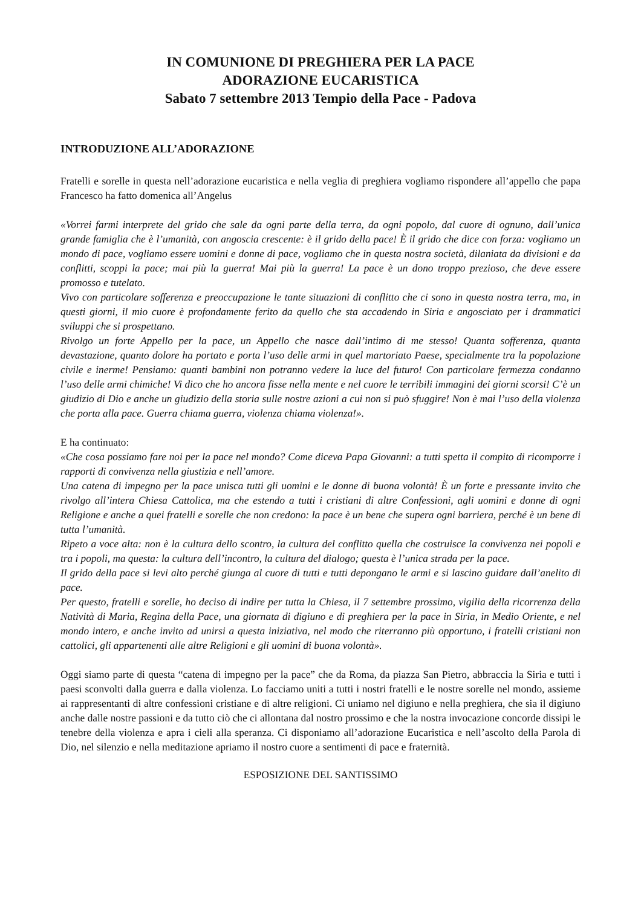IN COMUNIONE DI PREGHIERA PER LA PACE
ADORAZIONE EUCARISTICA
Sabato 7 settembre 2013 Tempio della Pace - Padova
INTRODUZIONE ALL’ADORAZIONE
Fratelli e sorelle in questa nell’adorazione eucaristica e nella veglia di preghiera vogliamo rispondere all’appello che papa Francesco ha fatto domenica all’Angelus
«Vorrei farmi interprete del grido che sale da ogni parte della terra, da ogni popolo, dal cuore di ognuno, dall’unica grande famiglia che è l’umanità, con angoscia crescente: è il grido della pace! È il grido che dice con forza: vogliamo un mondo di pace, vogliamo essere uomini e donne di pace, vogliamo che in questa nostra società, dilaniata da divisioni e da conflitti, scoppi la pace; mai più la guerra! Mai più la guerra! La pace è un dono troppo prezioso, che deve essere promosso e tutelato.
Vivo con particolare sofferenza e preoccupazione le tante situazioni di conflitto che ci sono in questa nostra terra, ma, in questi giorni, il mio cuore è profondamente ferito da quello che sta accadendo in Siria e angosciato per i drammatici sviluppi che si prospettano.
Rivolgo un forte Appello per la pace, un Appello che nasce dall’intimo di me stesso! Quanta sofferenza, quanta devastazione, quanto dolore ha portato e porta l’uso delle armi in quel martoriato Paese, specialmente tra la popolazione civile e inerme! Pensiamo: quanti bambini non potranno vedere la luce del futuro! Con particolare fermezza condanno l’uso delle armi chimiche! Vi dico che ho ancora fisse nella mente e nel cuore le terribili immagini dei giorni scorsi! C’è un giudizio di Dio e anche un giudizio della storia sulle nostre azioni a cui non si può sfuggire! Non è mai l’uso della violenza che porta alla pace. Guerra chiama guerra, violenza chiama violenza!».
E ha continuato:
«Che cosa possiamo fare noi per la pace nel mondo? Come diceva Papa Giovanni: a tutti spetta il compito di ricomporre i rapporti di convivenza nella giustizia e nell’amore.
Una catena di impegno per la pace unisca tutti gli uomini e le donne di buona volontà! È un forte e pressante invito che rivolgo all’intera Chiesa Cattolica, ma che estendo a tutti i cristiani di altre Confessioni, agli uomini e donne di ogni Religione e anche a quei fratelli e sorelle che non credono: la pace è un bene che supera ogni barriera, perché è un bene di tutta l’umanità.
Ripeto a voce alta: non è la cultura dello scontro, la cultura del conflitto quella che costruisce la convivenza nei popoli e tra i popoli, ma questa: la cultura dell’incontro, la cultura del dialogo; questa è l’unica strada per la pace.
Il grido della pace si levi alto perché giunga al cuore di tutti e tutti depongano le armi e si lascino guidare dall’anelito di pace.
Per questo, fratelli e sorelle, ho deciso di indire per tutta la Chiesa, il 7 settembre prossimo, vigilia della ricorrenza della Natività di Maria, Regina della Pace, una giornata di digiuno e di preghiera per la pace in Siria, in Medio Oriente, e nel mondo intero, e anche invito ad unirsi a questa iniziativa, nel modo che riterranno più opportuno, i fratelli cristiani non cattolici, gli appartenenti alle altre Religioni e gli uomini di buona volontà».
Oggi siamo parte di questa “catena di impegno per la pace” che da Roma, da piazza San Pietro, abbraccia la Siria e tutti i paesi sconvolti dalla guerra e dalla violenza. Lo facciamo uniti a tutti i nostri fratelli e le nostre sorelle nel mondo, assieme ai rappresentanti di altre confessioni cristiane e di altre religioni. Ci uniamo nel digiuno e nella preghiera, che sia il digiuno anche dalle nostre passioni e da tutto ciò che ci allontana dal nostro prossimo e che la nostra invocazione concorde dissipi le tenebre della violenza e apra i cieli alla speranza. Ci disponiamo all’adorazione Eucaristica e nell’ascolto della Parola di Dio, nel silenzio e nella meditazione apriamo il nostro cuore a sentimenti di pace e fraternità.
ESPOSIZIONE DEL SANTISSIMO